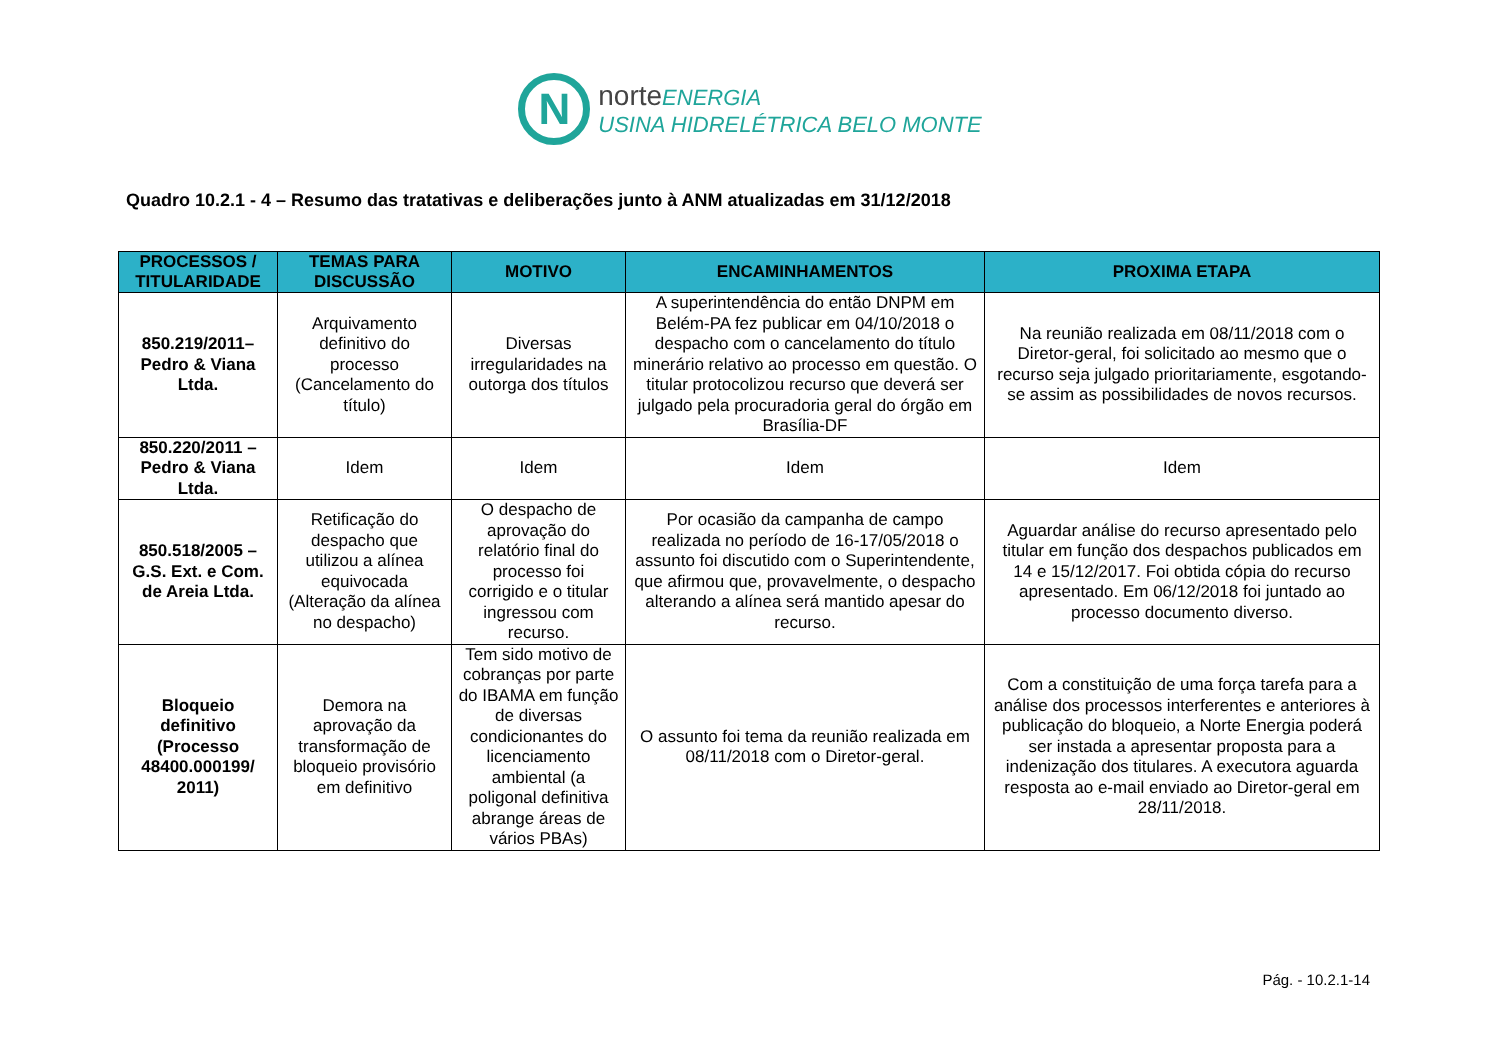N
norteENERGIA
USINA HIDRELÉTRICA BELO MONTE
Quadro 10.2.1 - 4 – Resumo das tratativas e deliberações junto à ANM atualizadas em 31/12/2018
| PROCESSOS / TITULARIDADE | TEMAS PARA DISCUSSÃO | MOTIVO | ENCAMINHAMENTOS | PROXIMA ETAPA |
| --- | --- | --- | --- | --- |
| 850.219/2011– Pedro & Viana Ltda. | Arquivamento definitivo do processo (Cancelamento do título) | Diversas irregularidades na outorga dos títulos | A superintendência do então DNPM em Belém-PA fez publicar em 04/10/2018 o despacho com o cancelamento do título minerário relativo ao processo em questão. O titular protocolizou recurso que deverá ser julgado pela procuradoria geral do órgão em Brasília-DF | Na reunião realizada em 08/11/2018 com o Diretor-geral, foi solicitado ao mesmo que o recurso seja julgado prioritariamente, esgotando-se assim as possibilidades de novos recursos. |
| 850.220/2011 – Pedro & Viana Ltda. | Idem | Idem | Idem | Idem |
| 850.518/2005 – G.S. Ext. e Com. de Areia Ltda. | Retificação do despacho que utilizou a alínea equivocada (Alteração da alínea no despacho) | O despacho de aprovação do relatório final do processo foi corrigido e o titular ingressou com recurso. | Por ocasião da campanha de campo realizada no período de 16-17/05/2018 o assunto foi discutido com o Superintendente, que afirmou que, provavelmente, o despacho alterando a alínea será mantido apesar do recurso. | Aguardar análise do recurso apresentado pelo titular em função dos despachos publicados em 14 e 15/12/2017. Foi obtida cópia do recurso apresentado. Em 06/12/2018 foi juntado ao processo documento diverso. |
| Bloqueio definitivo (Processo 48400.000199/ 2011) | Demora na aprovação da transformação de bloqueio provisório em definitivo | Tem sido motivo de cobranças por parte do IBAMA em função de diversas condicionantes do licenciamento ambiental (a poligonal definitiva abrange áreas de vários PBAs) | O assunto foi tema da reunião realizada em 08/11/2018 com o Diretor-geral. | Com a constituição de uma força tarefa para a análise dos processos interferentes e anteriores à publicação do bloqueio, a Norte Energia poderá ser instada a apresentar proposta para a indenização dos titulares. A executora aguarda resposta ao e-mail enviado ao Diretor-geral em 28/11/2018. |
Pág. - 10.2.1-14